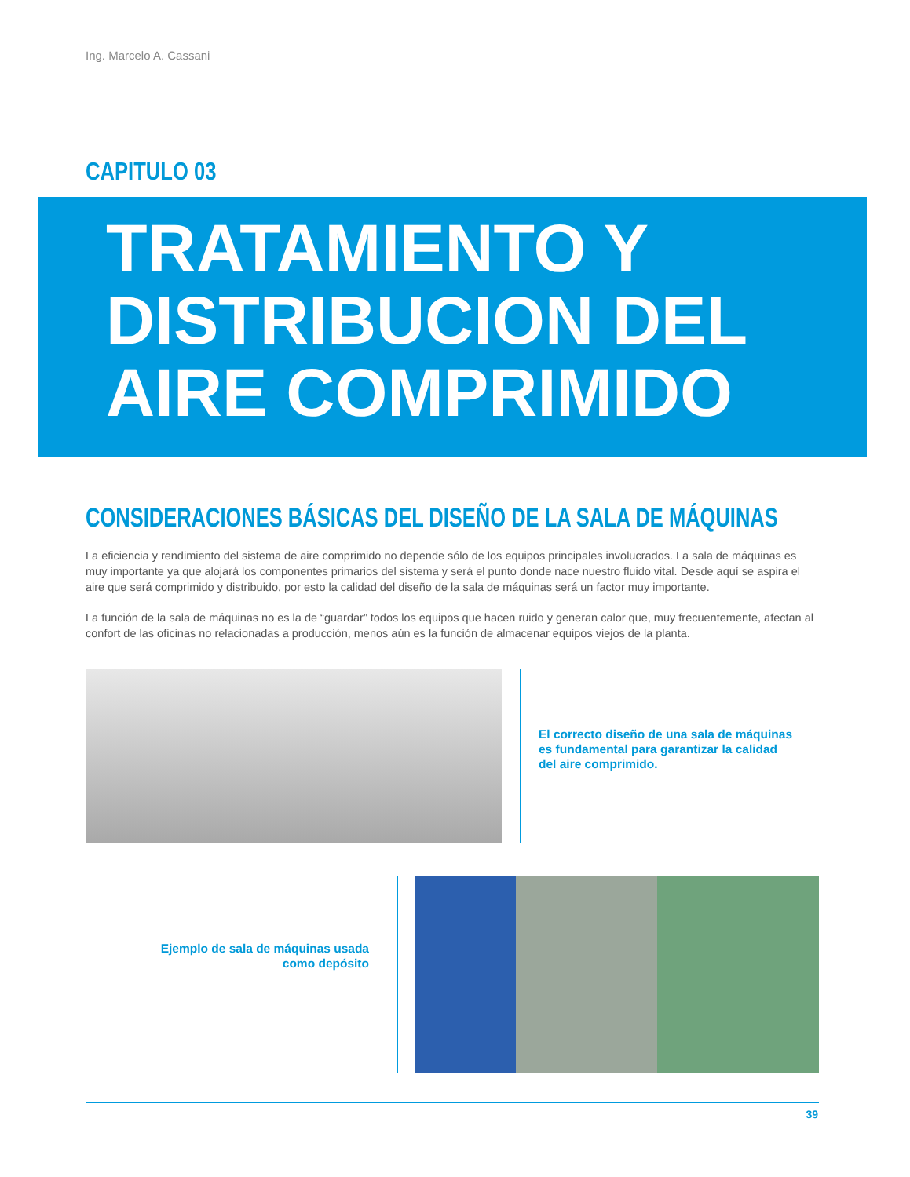Ing. Marcelo A. Cassani
CAPITULO 03
TRATAMIENTO Y
DISTRIBUCION DEL
AIRE COMPRIMIDO
CONSIDERACIONES BÁSICAS DEL DISEÑO DE LA SALA DE MÁQUINAS
La eficiencia y rendimiento del sistema de aire comprimido no depende sólo de los equipos principales involucrados. La sala de máquinas es muy importante ya que alojará los componentes primarios del sistema y será el punto donde nace nuestro fluido vital. Desde aquí se aspira el aire que será comprimido y distribuido, por esto la calidad del diseño de la sala de máquinas será un factor muy importante.
La función de la sala de máquinas no es la de “guardar” todos los equipos que hacen ruido y generan calor que, muy frecuentemente, afectan al confort de las oficinas no relacionadas a producción, menos aún es la función de almacenar equipos viejos de la planta.
El correcto diseño de una sala de máquinas es fundamental para garantizar la calidad del aire comprimido.
Ejemplo de sala de máquinas usada como depósito
39